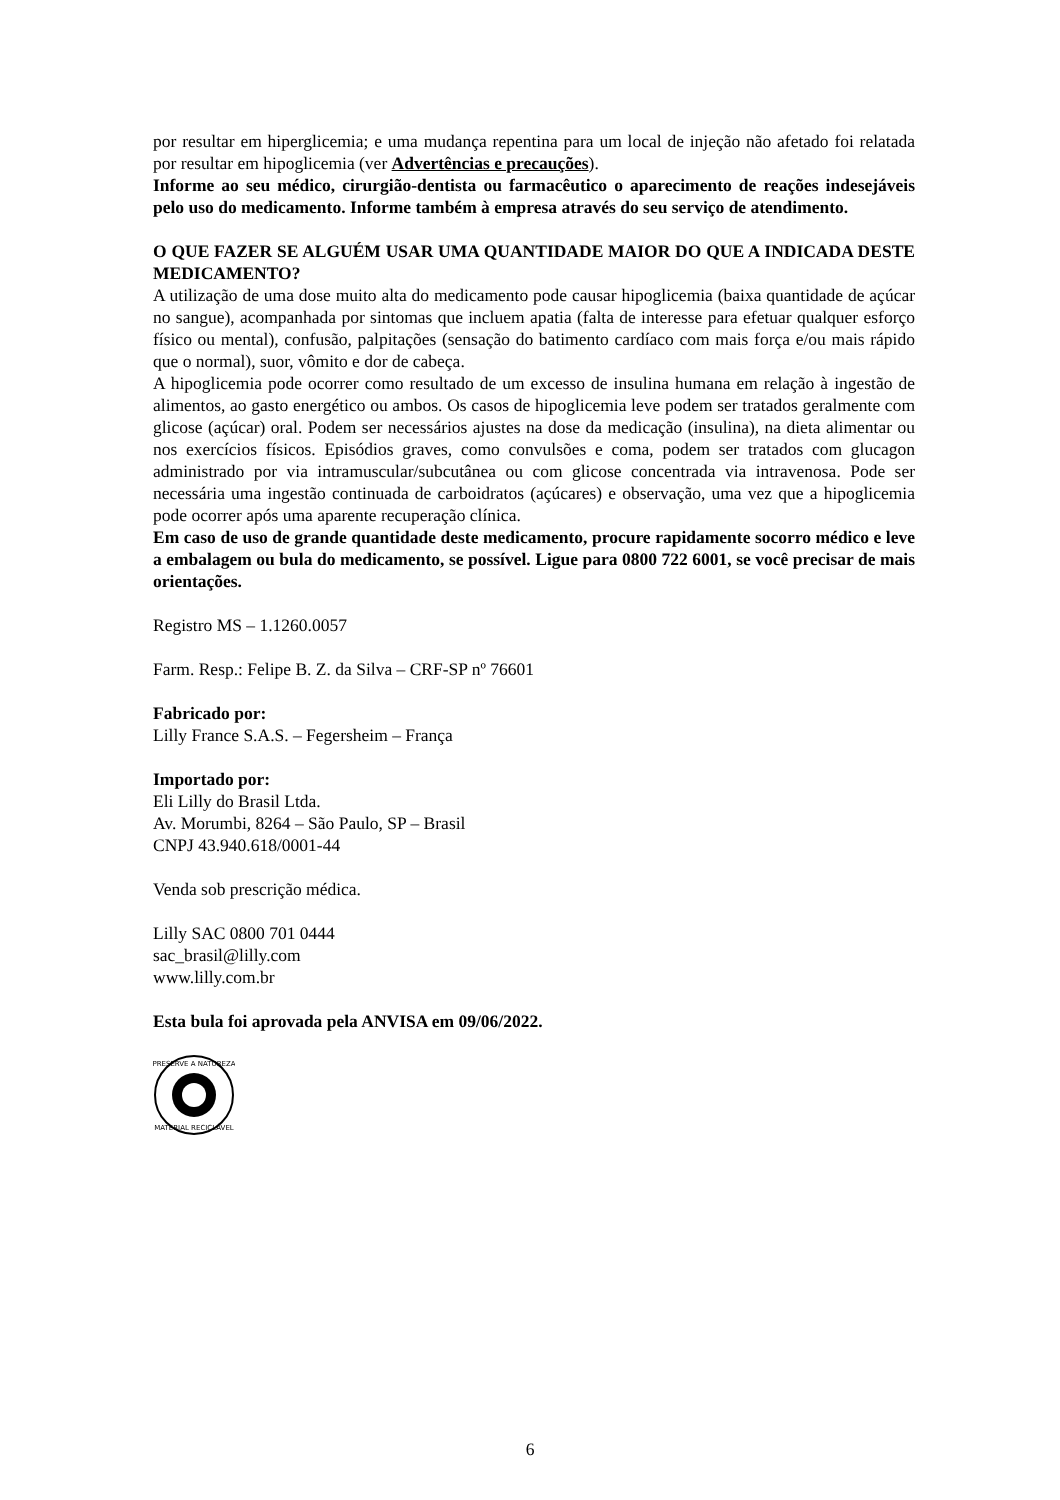por resultar em hiperglicemia; e uma mudança repentina para um local de injeção não afetado foi relatada por resultar em hipoglicemia (ver Advertências e precauções).
Informe ao seu médico, cirurgião-dentista ou farmacêutico o aparecimento de reações indesejáveis pelo uso do medicamento. Informe também à empresa através do seu serviço de atendimento.
O QUE FAZER SE ALGUÉM USAR UMA QUANTIDADE MAIOR DO QUE A INDICADA DESTE MEDICAMENTO?
A utilização de uma dose muito alta do medicamento pode causar hipoglicemia (baixa quantidade de açúcar no sangue), acompanhada por sintomas que incluem apatia (falta de interesse para efetuar qualquer esforço físico ou mental), confusão, palpitações (sensação do batimento cardíaco com mais força e/ou mais rápido que o normal), suor, vômito e dor de cabeça.
A hipoglicemia pode ocorrer como resultado de um excesso de insulina humana em relação à ingestão de alimentos, ao gasto energético ou ambos. Os casos de hipoglicemia leve podem ser tratados geralmente com glicose (açúcar) oral. Podem ser necessários ajustes na dose da medicação (insulina), na dieta alimentar ou nos exercícios físicos. Episódios graves, como convulsões e coma, podem ser tratados com glucagon administrado por via intramuscular/subcutânea ou com glicose concentrada via intravenosa. Pode ser necessária uma ingestão continuada de carboidratos (açúcares) e observação, uma vez que a hipoglicemia pode ocorrer após uma aparente recuperação clínica.
Em caso de uso de grande quantidade deste medicamento, procure rapidamente socorro médico e leve a embalagem ou bula do medicamento, se possível. Ligue para 0800 722 6001, se você precisar de mais orientações.
Registro MS – 1.1260.0057
Farm. Resp.: Felipe B. Z. da Silva – CRF-SP nº 76601
Fabricado por:
Lilly France S.A.S. – Fegersheim – França
Importado por:
Eli Lilly do Brasil Ltda.
Av. Morumbi, 8264 – São Paulo, SP – Brasil
CNPJ 43.940.618/0001-44
Venda sob prescrição médica.
Lilly SAC 0800 701 0444
sac_brasil@lilly.com
www.lilly.com.br
Esta bula foi aprovada pela ANVISA em 09/06/2022.
PRESERVE A NATUREZA
MATERIAL RECICLÁVEL
6